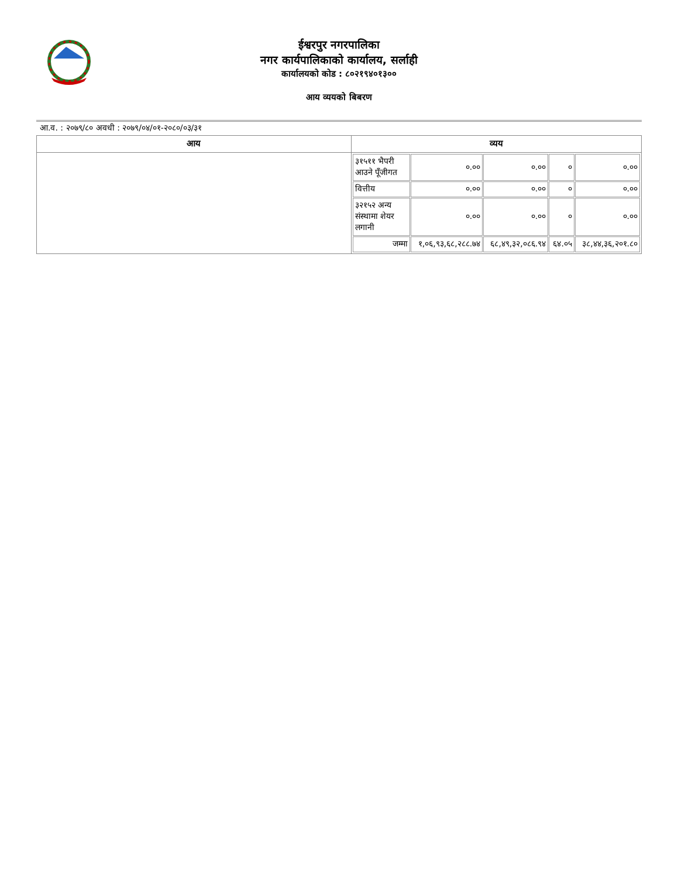ईश्वरपुर नगरपालिका
नगर कार्यपालिकाको कार्यालय, सर्लाही
कार्यालयको कोड : ८०२१९४०१३००
आय व्ययको बिबरण
आ.व. : २०७९/८० अवधी : २०७९/०४/०१-२०८०/०३/३१
| आय | व्यय |
| --- | --- |
| | / ३१५११ भैपरी आउने पूँजीगत / ०.०० / ०.०० / ० / ०.०० / / वित्तीय / ०.०० / ०.०० / ० / ०.०० / / ३२१५२ अन्य संस्थामा शेयर लगानी / ०.०० / ०.०० / ० / ०.०० / / जम्मा / १,०६,९३,६८,२८८.७४ / ६८,४९,३२,०८६.९४ / ६४.०५ / ३८,४४,३६,२०१.८० / |